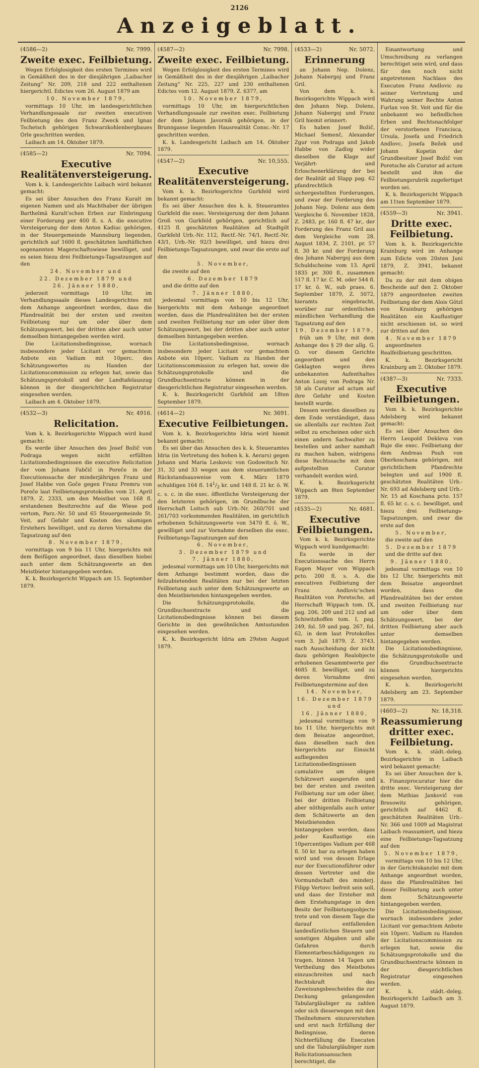2126
Anzeigeblatt.
(4586—2) Nr. 7999.
Zweite exec. Feilbietung.
Wegen Erfolglosigkeit des ersten Termines wird in Gemäßheit des in der diesjährigen „Laibacher Zeitung“ Nr. 209, 218 und 222 enthaltenen hiergerichtl. Edictes vom 26. August 1879 am
10. November 1879,
vormittags 10 Uhr, im landesgerichtlichen Verhandlungssaale zur zweiten executiven Feilbietung des den Franz Zweck und Ignaz Tschetsch gehörigen Schwarzkohlenbergbaues Orle geschritten werden.
Laibach am 14. Oktober 1879.
(4585—2) Nr. 7094.
Executive Realitätenversteigerung.
Vom k. k. Landesgerichte Laibach wird bekannt gemacht:
Es sei über Ansuchen des Franz Kuralt im eigenen Namen und als Machthaber der übrigen Barthelmä Kuralt'schen Erben zur Einbringung einer Forderung per 400 fl. s. A. die executive Versteigerung der dem Anton Kadiuc gehörigen, in der Steuergemeinde Mannsburg liegenden, gerichtlich auf 1600 fl. geschätzten landtäflichen sogenannten Magerschaftswiese bewilliget, und es seien hiezu drei Feilbietungs-Tagsatzungen auf den
24. November und
22. Dezember 1879 und
26. Jänner 1880,
jederzeit vormittags 10 Uhr, im Verhandlungssaale dieses Landesgerichtes mit dem Anhange angeordnet worden, dass die Pfandrealität bei der ersten und zweiten Feilbietung nur um oder über dem Schätzungswert, bei der dritten aber auch unter demselben hintangegeben werden wird.
Die Licitationsbedingnisse, wornach insbesondere jeder Licitant vor gemachtem Anbote ein Vadium mit 10perc. des Schätzungswertes zu Handen der Licitationscommission zu erlegen hat, sowie das Schätzungsprotokoll und der Landtafelauszug können in der diesgerichtlichen Registratur eingesehen werden.
Laibach am 4. Oktober 1879.
(4532—3) Nr. 4916.
Relicitation.
Vom k. k. Bezirksgerichte Wippach wird kund gemacht:
Es werde über Ansuchen des Josef Božič von Podraga wegen nicht erfüllten Licitationsbedingnissen die executive Relicitation der vom Johann Fabčič in Poreče in der Executionssache der minderjährigen Franz und Josef Habbe von Goče gegen Franz Premru von Poreče laut Feilbietungsprotokolles vom 21. April 1879, Z. 2333, um den Meistbot von 168 fl. erstandenen Besitzrechte auf die Wiese pod vertom, Parz.-Nr. 50 und 65 Steuergemeinde St. Veit, auf Gefahr und Kosten des säumigen Erstehers bewilliget, und zu deren Vornahme die Tagsatzung auf den
8. November 1879,
vormittags von 9 bis 11 Uhr, hiergerichts mit dem Beifügen angeordnet, dass dieselben hiebei auch unter dem Schätzungswerte an den Meistbieter hintangegeben werden.
K. k. Bezirksgericht Wippach am 15. September 1879.
(4587—2) Nr. 7998.
Zweite exec. Feilbietung.
Wegen Erfolglosigkeit des ersten Termines wird in Gemäßheit des in der diesjährigen „Laibacher Zeitung“ Nr. 225, 227 und 230 enthaltenen Edictes vom 12. August 1879, Z. 6377, am
10. November 1879,
vormittags 10 Uhr, im hiergerichtlichen Verhandlungssaale zur zweiten exec. Feilbietung der dem Johann Javornik gehörigen, in der Brunngasse liegenden Hausrealität Consc.-Nr. 17 geschritten werden.
K. k. Landesgericht Laibach am 14. Oktober 1879.
(4547—2) Nr. 10,555.
Executive Realitätenversteigerung.
Vom k. k. Bezirksgerichte Gurkfeld wird bekannt gemacht:
Es sei über Ansuchen des k. k. Steueramtes Gurkfeld die exec. Versteigerung der dem Johann Groß von Gurkfeld gehörigen, gerichtlich auf 4125 fl. geschätzten Realitäten ad Stadtgilt Gurkfeld Urb.-Nr. 112, Rectf.-Nr. 74/1, Rectf.-Nr. 43/1, Urb.-Nr. 92/3 bewilliget, und hiezu drei Feilbietungs-Tagsatzungen, und zwar die erste auf den
5. November,
die zweite auf den
6. Dezember 1879
und die dritte auf den
7. Jänner 1880,
jedesmal vormittags von 10 bis 12 Uhr, hiergerichts mit dem Anhange angeordnet worden, dass die Pfandrealitäten bei der ersten und zweiten Feilbietung nur um oder über dem Schätzungswert, bei der dritten aber auch unter demselben hintangegeben werden.
Die Licitationsbedingnisse, wornach insbesondere jeder Licitant vor gemachtem Anbote ein 10perc. Vadium zu Handen der Licitationscommission zu erlegen hat, sowie die Schätzungsprotokolle und die Grundbuchsextracte können in der diesgerichtlichen Registratur eingesehen werden.
K. k. Bezirksgericht Gurkfeld am 18ten September 1879.
(4614—2) Nr. 3691.
Executive Feilbietungen.
Vom k. k. Bezirksgerichte Idria wird hiemit bekannt gemacht:
Es sei über das Ansuchen des k. k. Steueramtes Idria (in Vertretung des hohen k. k. Aerars) gegen Johann und Maria Leskovic von Godowitsch Nr. 31, 32 und 33 wegen aus dem steueramtlichen Rückstandsausweise vom 4. März 1879 schuldigen 164 fl. 141/2 kr. und 148 fl. 21 kr. ö. W. c. s. c. in die exec. öffentliche Versteigerung der den letzteren gehörigen, im Grundbuche der Herrschaft Loitsch sub Urb.-Nr. 260/701 und 261/703 vorkommenden Realitäten, im gerichtlich erhobenen Schätzungswerte von 5470 fl. ö. W., gewilliget und zur Vornahme derselben die exec. Feilbietungs-Tagsatzungen auf den
6. November,
3. Dezember 1879 und
7. Jänner 1880,
jedesmal vormittags um 10 Uhr, hiergerichts mit dem Anhange bestimmt worden, dass die feilzubietenden Realitäten nur bei der letzten Feilbietung auch unter dem Schätzungswerte an den Meistbietenden hintangegeben werden.
Die Schätzungsprotokolle, die Grundbuchsextracte und die Licitationsbedingnisse können bei diesem Gerichte in den gewöhnlichen Amtsstunden eingesehen werden.
K. k. Bezirksgericht Idria am 29sten August 1879.
(4533—2) Nr. 5072.
Erinnerung
an Johann Nep. Dolenz, Johann Nabergoj und Franz Gril.
Von dem k. k. Bezirksgerichte Wippach wird den Johann Nep. Dolenz, Johann Nabergoj und Franz Gril hiemit erinnert:
Es haben Josef Božič, Michael Semenč, Alexander Zgur von Podraga und Jakob Habbe von Zadlog wider dieselben die Klage auf Verjährt- und Erloschenerklärung der bei der Realität ad Slapp pag. 62 pfandrechtlich sichergestellten Forderungen, und zwar der Forderung des Johann Nep. Dolenz aus dem Vergleiche 6. November 1828, Z. 2483, pr. 160 fl. 47 kr., der Forderung des Franz Gril aus dem Vergleiche vom 28. August 1834, Z. 2101, pr. 57 fl. 30 kr. und der Forderung des Johann Nabergoj aus dem Schuldscheine vom 13. April 1835 pr. 300 fl., zusammen 517 fl. 17 kr. C. M. oder 544 fl. 17 kr. ö. W., sub praes. 6. September 1879, Z. 5072, hieramts eingebracht, worüber zur ordentlichen mündlichen Verhandlung die Tagsatzung auf den
19. Dezember 1879,
früh um 9 Uhr, mit dem Anhange des § 29 der allg. G. O. vor diesem Gerichte angeordnet und den Geklagten wegen ihres unbekannten Aufenthaltes Anton Lozej von Podraga Nr. 58 als Curator ad actum auf ihre Gefahr und Kosten bestellt wurde.
Dessen werden dieselben zu dem Ende verständiget, dass sie allenfalls zur rechten Zeit selbst zu erscheinen oder sich einen andern Sachwalter zu bestellen und anher namhaft zu machen haben, widrigens diese Rechtssache mit dem aufgestellten Curator verhandelt werden wird.
K. k. Bezirksgericht Wippach am 8ten September 1879.
(4535—2) Nr. 4681.
Executive Feilbietungen.
Vom k. k. Bezirksgerichte Wippach wird kundgemacht:
Es werde in der Executionssache des Herrn Eugen Mayer von Wippach pcto. 200 fl. s. A. die executiven Feilbietung der Franz Andlovic'schen Realitäten von Poretsche, ad Herrschaft Wippach tom. IX, pag. 206, 209 und 212 und ad Schiwitzhoffen tom. I, pag. 249, fol. 59 und pag. 267, fol. 62, in dem laut Protokolles vom 3. Juli 1879, Z. 3743, nach Ausscheidung der nicht dazu gehörigen Realobjecte erhobenen Gesammtwerte per 4685 fl. bewilliget, und zu deren Vornahme drei Feilbietungstermine auf den
14. November,
16. Dezember 1879 und
16. Jänner 1880,
jedesmal vormittags von 9 bis 11 Uhr, hiergerichts mit dem Beisatze angeordnet, dass dieselben nach den hiergerichts zur Einsicht aufliegenden Licitationsbedingnissen cumulative um obigen Schätzwert ausgerufen und bei der ersten und zweiten Feilbietung nur um oder über, bei der dritten Feilbietung aber nöthigenfalls auch unter dem Schätzwerte an den Meistbietenden hintangegeben werden, dass jeder Kauflustige ein 10percentiges Vadium per 468 fl. 50 kr. bar zu erlegen haben wird und von dessen Erlage nur der Executionsführer oder dessen Vertreter und die Vormundschaft des minderj. Filipp Vertovc befreit sein soll, und dass der Ersteher mit dem Erstehungstage in den Besitz der Feilbietungsobjecte trete und von diesem Tage die darauf entfallenden landesfürstlichen Steuern und sonstigen Abgaben und alle Gefahren durch Elementarbeschädigungen zu tragen, binnen 14 Tagen um Vertheilung des Meistbotes einzuschreiten und nach Rechtskraft des Zuweisungsbescheides die zur Deckung gelangenden Tabulargläubiger zu zahlen oder sich dieserwegen mit den Theilnehmern einzuverstehen und erst nach Erfüllung der Bedingnisse, deren Nichterfüllung die Executen und die Tabulargläubiger zum Relicitationsansuchen berechtiget, die
Einantwortung und Umschreibung zu verlangen berechtiget sein wird, und dass für den noch nicht angetretenen Nachlass des Executen Franz Andlovic zu seiner Vertretung und Wahrung seiner Rechte Anton Furlan von St. Veit und für die unbekannt wo befindlichen Erben und Rechtsnachfolger der verstorbenen Francisca, Ursula, Josefa und Friedrich Andlovc, Josefa Bežek und Johann Kopetin der Grundbesitzer Josef Božič von Poretsche als Curator ad actum bestellt und ihm die Feilbietungsrubrik zugefertiget worden sei.
K. k. Bezirksgericht Wippach am 11ten September 1879.
(4559—3) Nr. 3941.
Dritte exec. Feilbietung.
Vom k. k. Bezirksgerichte Krainburg wird im Anhange zum Edicte vom 20sten Juni 1879, Z. 3941, bekannt gemacht:
Da zu der mit dem obigen Bescheide auf den 2. Oktober 1879 angeordneten zweiten Feilbietung der dem Alois Götzl von Krainburg gehörigen Realitäten ein Kauflustiger nicht erschienen ist, so wird zur dritten auf den
4. November 1879
angeordneten Realfeilbietung geschritten.
K. k. Bezirksgericht Krainburg am 2. Oktober 1879.
(4387—3) Nr. 7333.
Executive Feilbietungen.
Vom k. k. Bezirksgerichte Adelsberg wird bekannt gemacht:
Es sei über Ansuchen des Herrn Leopold Dekleva von Buje die exec. Feilbietung der dem Andreas Pouh von Oberkoschana gehörigen, mit gerichtlichem Pfandrechte belegten und auf 1900 fl. geschätzten Realitäten Urb.-Nr. 693 ad Adelsberg und Urb.-Nr. 15 ad Koschana pcto. 157 fl. 65 kr. c. s. c. bewilliget, und hiezu drei Feilbietungs-Tagsatzungen, und zwar die erste auf den
5. November,
die zweite auf den
5. Dezember 1879
und die dritte auf den
9. Jänner 1880,
jedesmal vormittags von 10 bis 12 Uhr, hiergerichts mit dem Beisatze angeordnet worden, dass die Pfandrealitäten bei der ersten und zweiten Feilbietung nur um oder über dem Schätzungswert, bei der dritten Feilbietung aber auch unter demselben hintangegeben werden.
Die Licitationsbedingnisse, die Schätzungsprotokolle und die Grundbuchsextracte können hiergerichts eingesehen werden.
K. k. Bezirksgericht Adelsberg am 23. September 1879.
(4603—2) Nr. 18,318.
Reassumierung dritter exec. Feilbietung.
Vom k. k. städt.-deleg. Bezirksgerichte in Laibach wird bekannt gemacht:
Es sei über Ansuchen der k. k. Finanzprocuratur hier die dritte exec. Versteigerung der dem Mathias Jankovič von Bresowitz gehörigen, gerichtlich auf 4462 fl. geschätzten Realitäten Urb.-Nr. 366 und 1009 ad Magistrat Laibach reassumiert, und hiezu eine Feilbietungs-Tagsatzung auf den
5. November 1879,
vormittags von 10 bis 12 Uhr, in der Gerichtskanzlei mit dem Anhange angeordnet worden, dass die Pfandrealitäten bei dieser Feilbietung auch unter dem Schätzungswerte hintangegeben werden.
Die Licitationsbedingnisse, wornach insbesondere jeder Licitant vor gemachtem Anbote ein 10perc. Vadium zu Handen der Licitationscommission zu erlegen hat, sowie die Schätzungsprotokolle und die Grundbuchsextracte können in der diesgerichtlichen Registratur eingesehen werden.
K. k. städt.-deleg. Bezirksgericht Laibach am 3. August 1879.